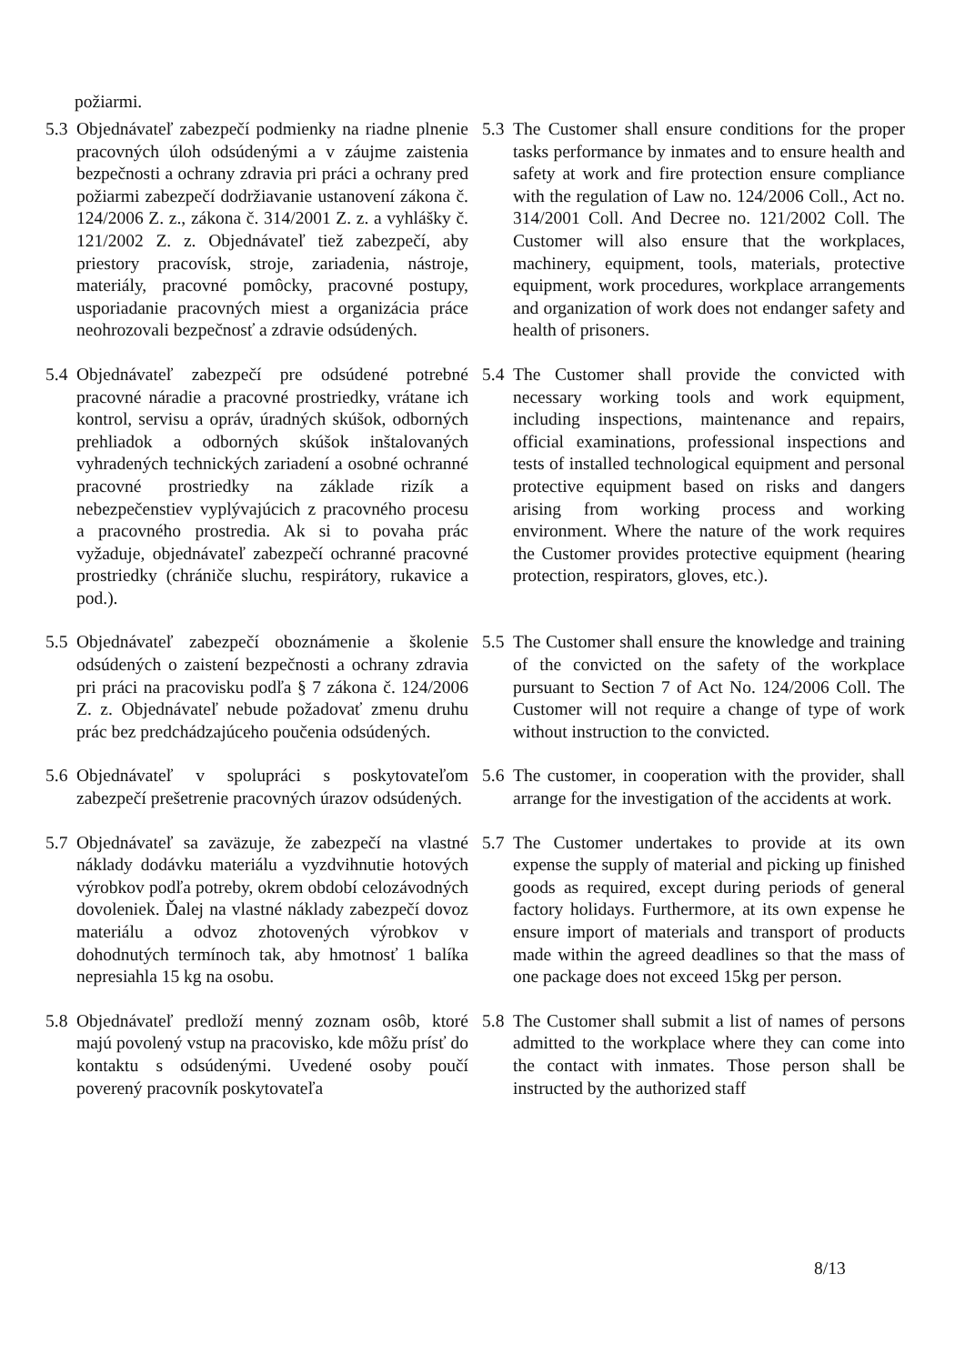požiarmi.
5.3 Objednávateľ zabezpečí podmienky na riadne plnenie pracovných úloh odsúdenými a v záujme zaistenia bezpečnosti a ochrany zdravia pri práci a ochrany pred požiarmi zabezpečí dodržiavanie ustanovení zákona č. 124/2006 Z. z., zákona č. 314/2001 Z. z. a vyhlášky č. 121/2002 Z. z. Objednávateľ tiež zabezpečí, aby priestory pracovísk, stroje, zariadenia, nástroje, materiály, pracovné pomôcky, pracovné postupy, usporiadanie pracovných miest a organizácia práce neohrozovali bezpečnosť a zdravie odsúdených.
5.3 The Customer shall ensure conditions for the proper tasks performance by inmates and to ensure health and safety at work and fire protection ensure compliance with the regulation of Law no. 124/2006 Coll., Act no. 314/2001 Coll. And Decree no. 121/2002 Coll. The Customer will also ensure that the workplaces, machinery, equipment, tools, materials, protective equipment, work procedures, workplace arrangements and organization of work does not endanger safety and health of prisoners.
5.4 Objednávateľ zabezpečí pre odsúdené potrebné pracovné náradie a pracovné prostriedky, vrátane ich kontrol, servisu a opráv, úradných skúšok, odborných prehliadok a odborných skúšok inštalovaných vyhradených technických zariadení a osobné ochranné pracovné prostriedky na základe rizík a nebezpečenstiev vyplývajúcich z pracovného procesu a pracovného prostredia. Ak si to povaha prác vyžaduje, objednávateľ zabezpečí ochranné pracovné prostriedky (chrániče sluchu, respirátory, rukavice a pod.).
5.4 The Customer shall provide the convicted with necessary working tools and work equipment, including inspections, maintenance and repairs, official examinations, professional inspections and tests of installed technological equipment and personal protective equipment based on risks and dangers arising from working process and working environment. Where the nature of the work requires the Customer provides protective equipment (hearing protection, respirators, gloves, etc.).
5.5 Objednávateľ zabezpečí oboznámenie a školenie odsúdených o zaistení bezpečnosti a ochrany zdravia pri práci na pracovisku podľa § 7 zákona č. 124/2006 Z. z. Objednávateľ nebude požadovať zmenu druhu prác bez predchádzajúceho poučenia odsúdených.
5.5 The Customer shall ensure the knowledge and training of the convicted on the safety of the workplace pursuant to Section 7 of Act No. 124/2006 Coll. The Customer will not require a change of type of work without instruction to the convicted.
5.6 Objednávateľ v spolupráci s poskytovateľom zabezpečí prešetrenie pracovných úrazov odsúdených.
5.6 The customer, in cooperation with the provider, shall arrange for the investigation of the accidents at work.
5.7 Objednávateľ sa zaväzuje, že zabezpečí na vlastné náklady dodávku materiálu a vyzdvihnutie hotových výrobkov podľa potreby, okrem období celozávodných dovoleniek. Ďalej na vlastné náklady zabezpečí dovoz materiálu a odvoz zhotovených výrobkov v dohodnutých termínoch tak, aby hmotnosť 1 balíka nepresiahla 15 kg na osobu.
5.7 The Customer undertakes to provide at its own expense the supply of material and picking up finished goods as required, except during periods of general factory holidays. Furthermore, at its own expense he ensure import of materials and transport of products made within the agreed deadlines so that the mass of one package does not exceed 15kg per person.
5.8 Objednávateľ predloží menný zoznam osôb, ktoré majú povolený vstup na pracovisko, kde môžu prísť do kontaktu s odsúdenými. Uvedené osoby poučí poverený pracovník poskytovateľa
5.8 The Customer shall submit a list of names of persons admitted to the workplace where they can come into the contact with inmates. Those person shall be instructed by the authorized staff
8/13